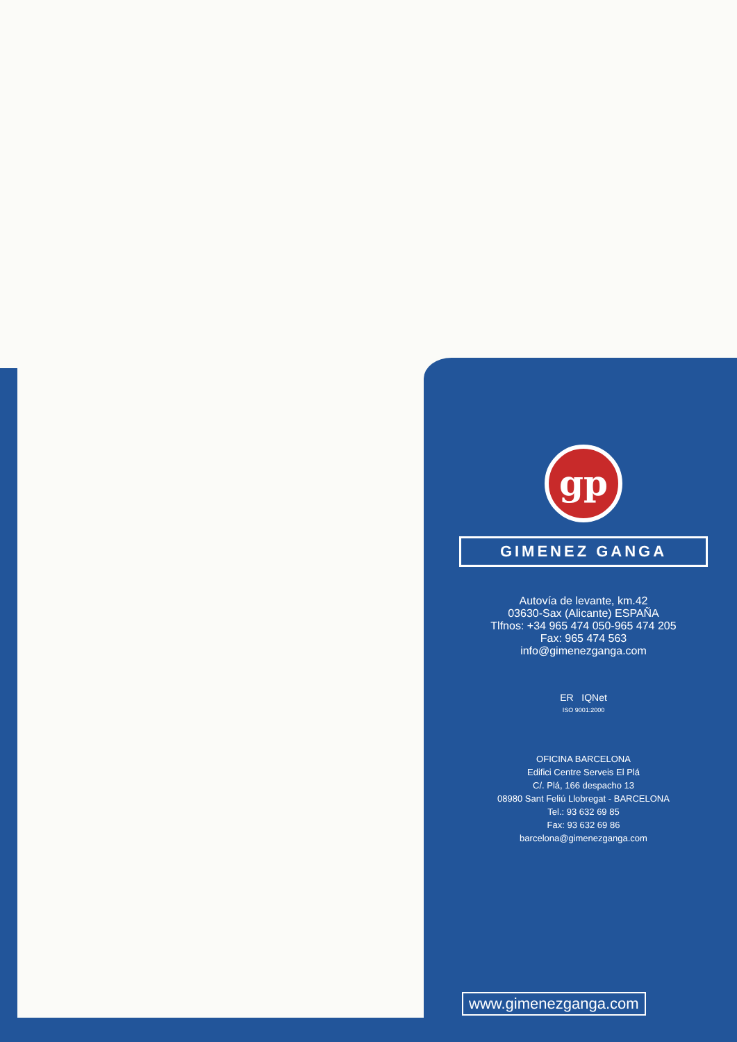gp
GIMENEZ GANGA
Autovía de levante, km.42
03630-Sax (Alicante) ESPAÑA
Tlfnos: +34 965 474 050-965 474 205
Fax: 965 474 563
info@gimenezganga.com
ER IQNet
ISO 9001:2000
OFICINA BARCELONA
Edifici Centre Serveis El Plá
C/. Plá, 166 despacho 13
08980 Sant Feliú Llobregat - BARCELONA
Tel.: 93 632 69 85
Fax: 93 632 69 86
barcelona@gimenezganga.com
www.gimenezganga.com